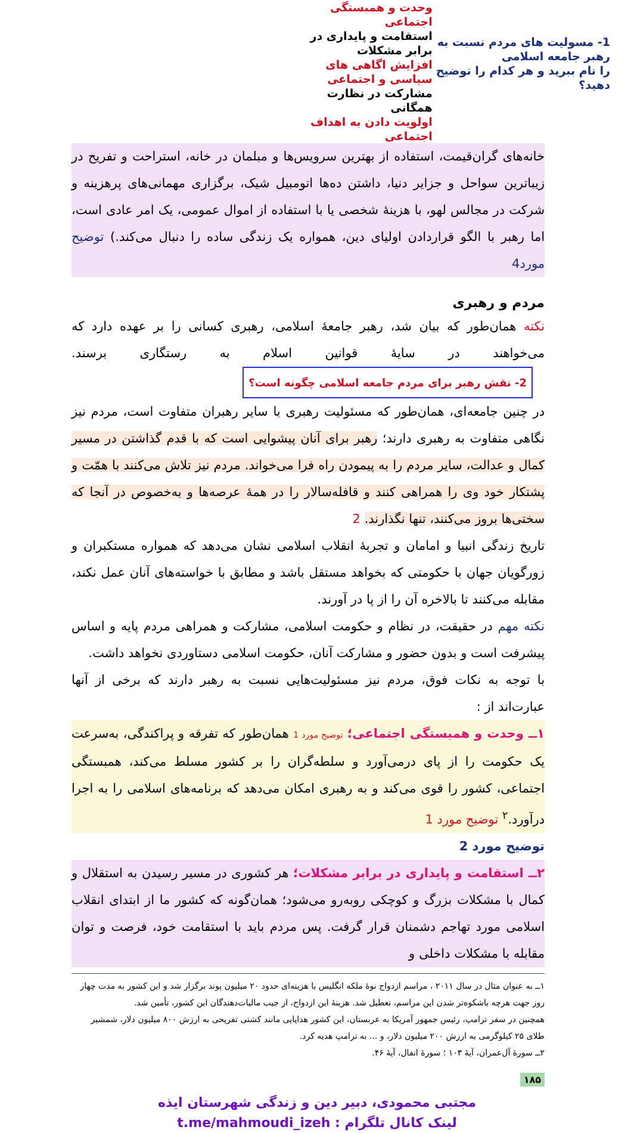1- مسولیت های مردم نسبت به رهبر جامعه اسلامی
را نام ببرید و هر کدام را توضیح دهید؟
وحدت و همبستگی اجتماعی
استقامت و پایداری در برابر مشکلات
افزایش اگاهی های سیاسی و اجتماعی
مشارکت در نظارت همگانی
اولویت دادن به اهداف اجتماعی
خانه‌های گران‌قیمت، استفاده از بهترین سرویس‌ها و مبلمان در خانه، استراحت و تفریح در زیباترین سواحل و جزایر دنیا، داشتن ده‌ها اتومبیل شیک، برگزاری مهمانی‌های پرهزینه و شرکت در مجالس لهو، با هزینهٔ شخصی یا با استفاده از اموال عمومی، یک امر عادی است، اما رهبر با الگو قراردادن اولیای دین، همواره یک زندگی ساده را دنبال می‌کند.) توضیح مورد4
مردم و رهبری
نکته همان‌طور که بیان شد، رهبر جامعهٔ اسلامی، رهبری کسانی را بر عهده دارد که می‌خواهند در سایهٔ قوانین اسلام به رستگاری برسند. 2- نقش رهبر برای مردم جامعه اسلامی چگونه است؟
در چنین جامعه‌ای، همان‌طور که مسئولیت رهبری با سایر رهبران متفاوت است، مردم نیز نگاهی متفاوت به رهبری دارند؛ رهبر برای آنان پیشوایی است که با قدم گذاشتن در مسیر کمال و عدالت، سایر مردم را به پیمودن راه فرا می‌خواند. مردم نیز تلاش می‌کنند با همّت و پشتکار خود وی را همراهی کنند و قافله‌سالار را در همهٔ عرصه‌ها و به‌خصوص در آنجا که سختی‌ها بروز می‌کنند، تنها نگذارند. 2
تاریخ زندگی انبیا و امامان و تجربهٔ انقلاب اسلامی نشان می‌دهد که همواره مستکبران و زورگویان جهان با حکومتی که بخواهد مستقل باشد و مطابق با خواسته‌های آنان عمل نکند، مقابله می‌کنند تا بالاخره آن را از پا در آورند.
نکته مهم در حقیقت، در نظام و حکومت اسلامی، مشارکت و همراهی مردم پایه و اساس پیشرفت است و بدون حضور و مشارکت آنان، حکومت اسلامی دستاوردی نخواهد داشت.
با توجه به نکات فوق، مردم نیز مسئولیت‌هایی نسبت به رهبر دارند که برخی از آنها عبارت‌اند از :
۱ــ وحدت و همبستگی اجتماعی؛ توضیح مورد 1 همان‌طور که تفرقه و پراکندگی، به‌سرعت یک حکومت را از پای درمی‌آورد و سلطه‌گران را بر کشور مسلط می‌کند، همبستگی اجتماعی، کشور را قوی می‌کند و به رهبری امکان می‌دهد که برنامه‌های اسلامی را به اجرا درآورد.<sup>۲</sup> توضیح مورد 1
توضیح مورد 2
۲ــ استقامت و پایداری در برابر مشکلات؛ هر کشوری در مسیر رسیدن به استقلال و کمال با مشکلات بزرگ و کوچکی روبه‌رو می‌شود؛ همان‌گونه که کشور ما از ابتدای انقلاب اسلامی مورد تهاجم دشمنان قرار گرفت. پس مردم باید با استقامت خود، فرصت و توان مقابله با مشکلات داخلی و
۱ــ به عنوان مثال در سال ۲۰۱۱ ، مراسم ازدواج نوهٔ ملکه انگلیس با هزینه‌ای حدود ۲۰ میلیون پوند برگزار شد و این کشور به مدت چهار روز جهت هرچه باشکوه‌تر شدن این مراسم، تعطیل شد. هزینهٔ این ازدواج، از جیب مالیات‌دهندگان این کشور، تأمین شد.
همچنین در سفر ترامپ، رئیس جمهور آمریکا به عربستان، این کشور هدایایی مانند کشتی تفریحی به ارزش ۸۰۰ میلیون دلار، شمشیر طلای ۲۵ کیلوگرمی به ارزش ۲۰۰ میلیون دلار، و ... به ترامپ هدیه کرد.
۲ــ سورهٔ آل‌عمران، آیهٔ ۱۰۳ ؛ سورهٔ انفال، آیهٔ ۴۶.
۱۸۵
مجتبی محمودی، دبیر دین و زندگی شهرستان ایذه
لینک کانال تلگرام : t.me/mahmoudi_izeh